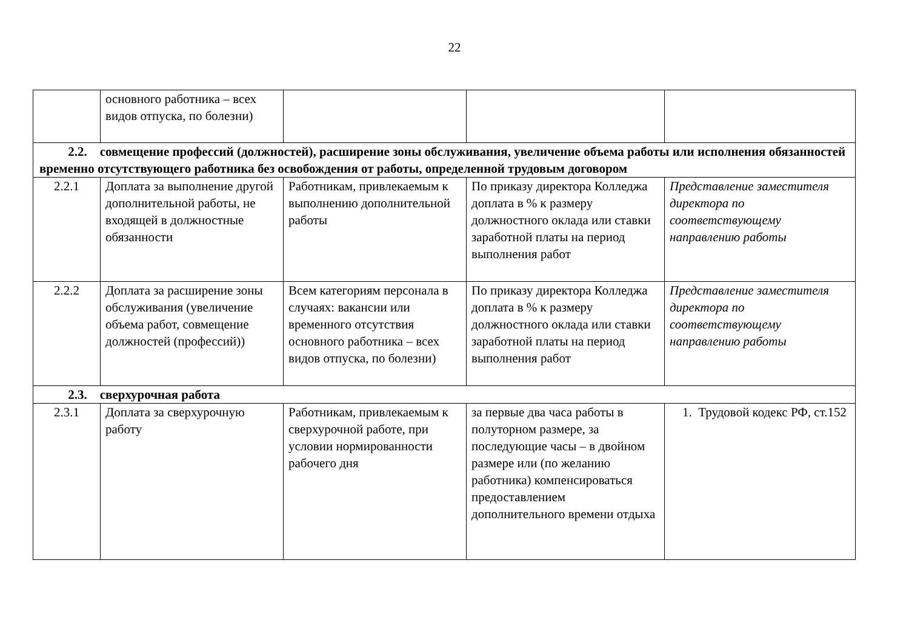22
| | основного работника – всех видов отпуска, по болезни) | | | |
| 2.2. совмещение профессий (должностей), расширение зоны обслуживания, увеличение объема работы или исполнения обязанностей временно отсутствующего работника без освобождения от работы, определенной трудовым договором | | | | |
| 2.2.1 | Доплата за выполнение другой дополнительной работы, не входящей в должностные обязанности | Работникам, привлекаемым к выполнению дополнительной работы | По приказу директора Колледжа доплата в % к размеру должностного оклада или ставки заработной платы на период выполнения работ | Представление заместителя директора по соответствующему направлению работы |
| 2.2.2 | Доплата за расширение зоны обслуживания (увеличение объема работ, совмещение должностей (профессий)) | Всем категориям персонала в случаях: вакансии или временного отсутствия основного работника – всех видов отпуска, по болезни) | По приказу директора Колледжа доплата в % к размеру должностного оклада или ставки заработной платы на период выполнения работ | Представление заместителя директора по соответствующему направлению работы |
| 2.3. сверхурочная работа | | | | |
| 2.3.1 | Доплата за сверхурочную работу | Работникам, привлекаемым к сверхурочной работе, при условии нормированности рабочего дня | за первые два часа работы в полуторном размере, за последующие часы – в двойном размере или (по желанию работника) компенсироваться предоставлением дополнительного времени отдыха | 1. Трудовой кодекс РФ, ст.152 |